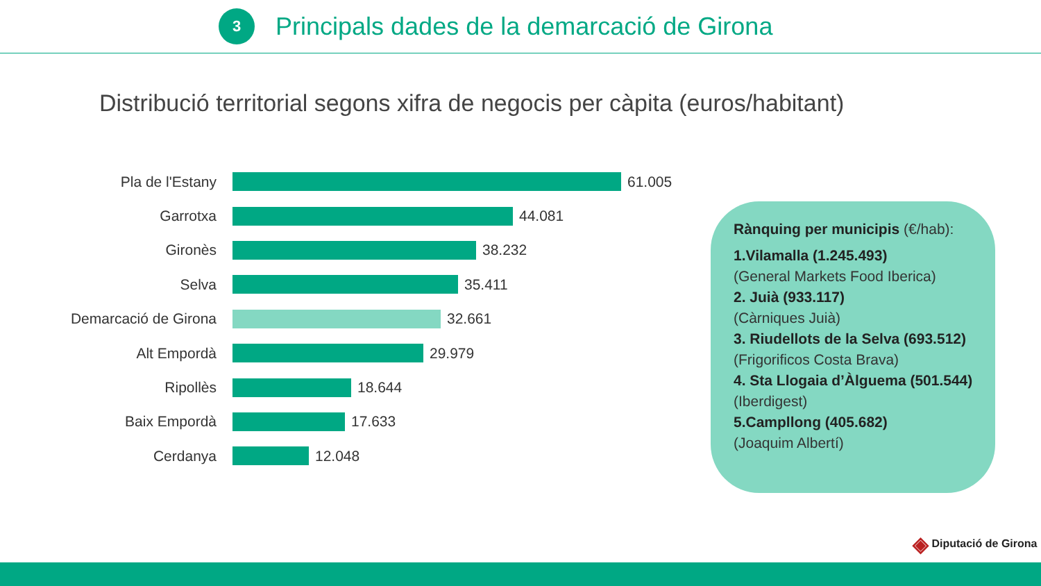3
Principals dades de la demarcació de Girona
Distribució territorial segons xifra de negocis per càpita (euros/habitant)
Pla de l'Estany 61.005
Garrotxa 44.081
Gironès 38.232
Selva 35.411
Demarcació de Girona 32.661
Alt Empordà 29.979
Ripollès 18.644
Baix Empordà 17.633
Cerdanya 12.048
Rànquing per municipis (€/hab):
1.Vilamalla (1.245.493)
(General Markets Food Iberica)
2. Juià (933.117)
(Càrniques Juià)
3. Riudellots de la Selva (693.512)
(Frigorificos Costa Brava)
4. Sta Llogaia d’Àlguema (501.544) (Iberdigest)
5.Campllong (405.682)
(Joaquim Albertí)
◈ Diputació de Girona